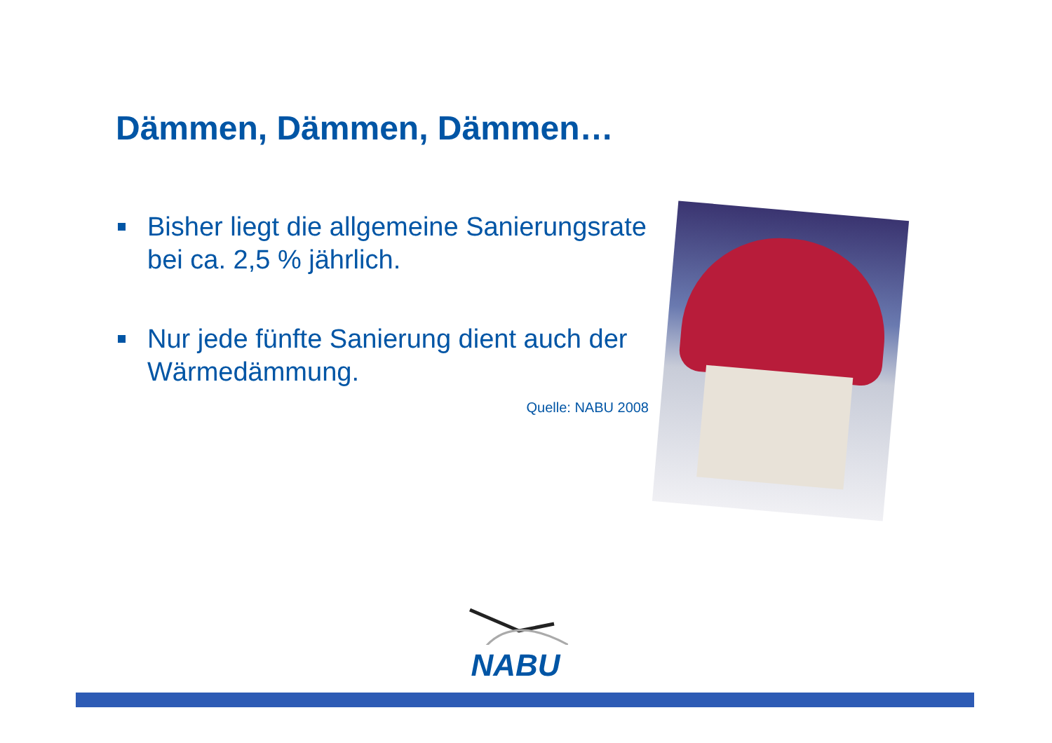Dämmen, Dämmen, Dämmen…
Bisher liegt die allgemeine Sanierungsrate bei ca. 2,5 % jährlich.
Nur jede fünfte Sanierung dient auch der Wärmedämmung.
Quelle: NABU 2008
NABU